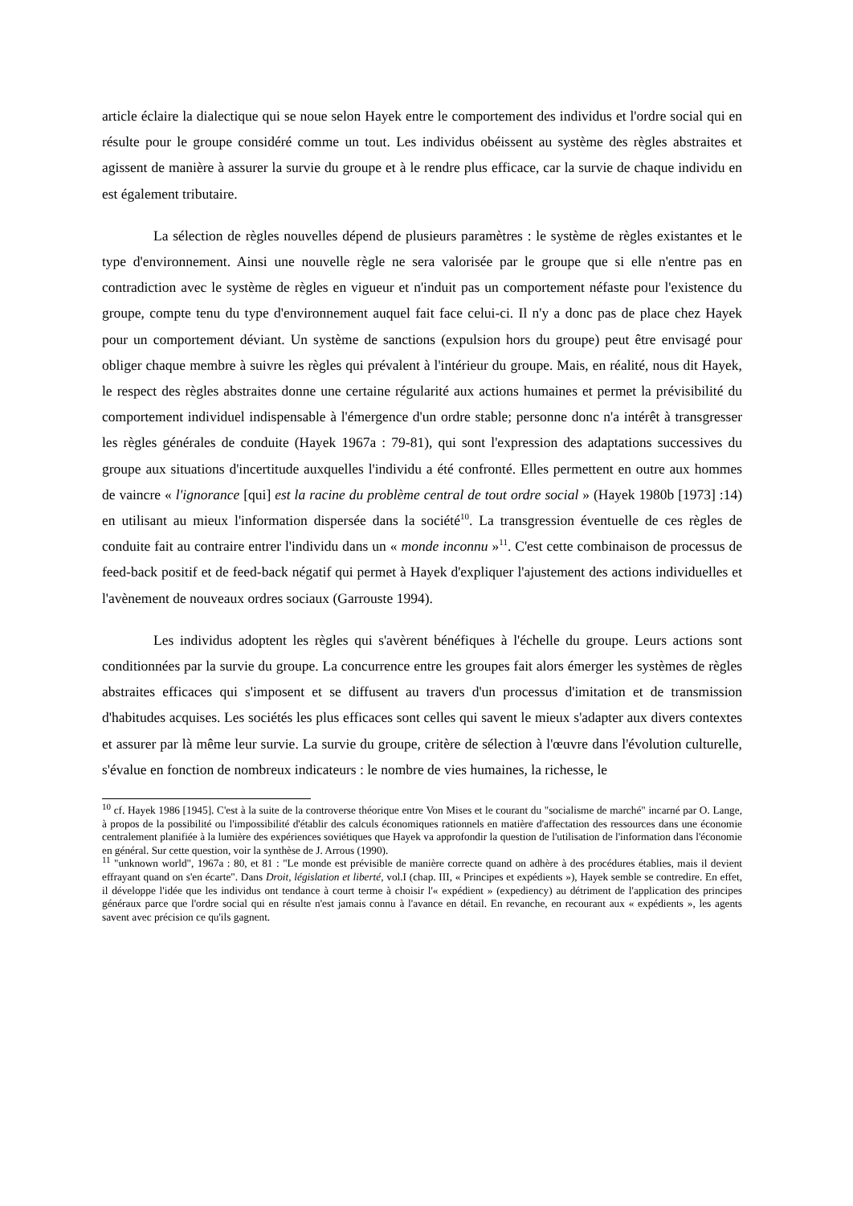article éclaire la dialectique qui se noue selon Hayek entre le comportement des individus et l'ordre social qui en résulte pour le groupe considéré comme un tout. Les individus obéissent au système des règles abstraites et agissent de manière à assurer la survie du groupe et à le rendre plus efficace, car la survie de chaque individu en est également tributaire.
La sélection de règles nouvelles dépend de plusieurs paramètres : le système de règles existantes et le type d'environnement. Ainsi une nouvelle règle ne sera valorisée par le groupe que si elle n'entre pas en contradiction avec le système de règles en vigueur et n'induit pas un comportement néfaste pour l'existence du groupe, compte tenu du type d'environnement auquel fait face celui-ci. Il n'y a donc pas de place chez Hayek pour un comportement déviant. Un système de sanctions (expulsion hors du groupe) peut être envisagé pour obliger chaque membre à suivre les règles qui prévalent à l'intérieur du groupe. Mais, en réalité, nous dit Hayek, le respect des règles abstraites donne une certaine régularité aux actions humaines et permet la prévisibilité du comportement individuel indispensable à l'émergence d'un ordre stable; personne donc n'a intérêt à transgresser les règles générales de conduite (Hayek 1967a : 79-81), qui sont l'expression des adaptations successives du groupe aux situations d'incertitude auxquelles l'individu a été confronté. Elles permettent en outre aux hommes de vaincre « l'ignorance [qui] est la racine du problème central de tout ordre social » (Hayek 1980b [1973] :14) en utilisant au mieux l'information dispersée dans la société<sup>10</sup>. La transgression éventuelle de ces règles de conduite fait au contraire entrer l'individu dans un « monde inconnu »<sup>11</sup>. C'est cette combinaison de processus de feed-back positif et de feed-back négatif qui permet à Hayek d'expliquer l'ajustement des actions individuelles et l'avènement de nouveaux ordres sociaux (Garrouste 1994).
Les individus adoptent les règles qui s'avèrent bénéfiques à l'échelle du groupe. Leurs actions sont conditionnées par la survie du groupe. La concurrence entre les groupes fait alors émerger les systèmes de règles abstraites efficaces qui s'imposent et se diffusent au travers d'un processus d'imitation et de transmission d'habitudes acquises. Les sociétés les plus efficaces sont celles qui savent le mieux s'adapter aux divers contextes et assurer par là même leur survie. La survie du groupe, critère de sélection à l'œuvre dans l'évolution culturelle, s'évalue en fonction de nombreux indicateurs : le nombre de vies humaines, la richesse, le
<sup>10</sup> cf. Hayek 1986 [1945]. C'est à la suite de la controverse théorique entre Von Mises et le courant du "socialisme de marché" incarné par O. Lange, à propos de la possibilité ou l'impossibilité d'établir des calculs économiques rationnels en matière d'affectation des ressources dans une économie centralement planifiée à la lumière des expériences soviétiques que Hayek va approfondir la question de l'utilisation de l'information dans l'économie en général. Sur cette question, voir la synthèse de J. Arrous (1990).
<sup>11</sup> "unknown world", 1967a : 80, et 81 : "Le monde est prévisible de manière correcte quand on adhère à des procédures établies, mais il devient effrayant quand on s'en écarte". Dans Droit, législation et liberté, vol.I (chap. III, « Principes et expédients »), Hayek semble se contredire. En effet, il développe l'idée que les individus ont tendance à court terme à choisir l'« expédient » (expediency) au détriment de l'application des principes généraux parce que l'ordre social qui en résulte n'est jamais connu à l'avance en détail. En revanche, en recourant aux « expédients », les agents savent avec précision ce qu'ils gagnent.